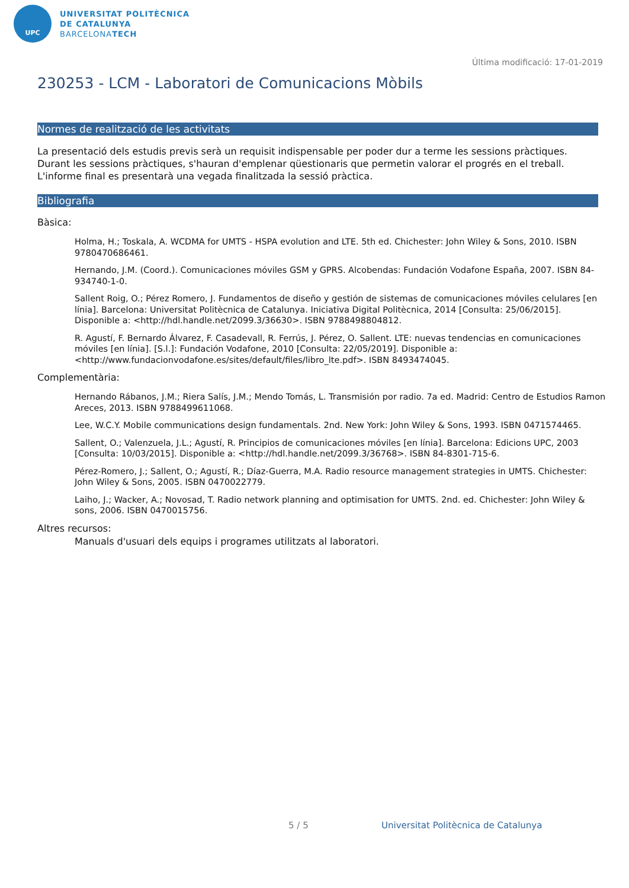UPC
UNIVERSITAT POLITÈCNICA
DE CATALUNYA
BARCELONATECH
Última modificació: 17-01-2019
230253 - LCM - Laboratori de Comunicacions Mòbils
Normes de realització de les activitats
La presentació dels estudis previs serà un requisit indispensable per poder dur a terme les sessions pràctiques.
Durant les sessions pràctiques, s'hauran d'emplenar qüestionaris que permetin valorar el progrés en el treball. L'informe final es presentarà una vegada finalitzada la sessió pràctica.
Bibliografia
Bàsica:
Holma, H.; Toskala, A. WCDMA for UMTS - HSPA evolution and LTE. 5th ed. Chichester: John Wiley & Sons, 2010. ISBN 9780470686461.
Hernando, J.M. (Coord.). Comunicaciones móviles GSM y GPRS. Alcobendas: Fundación Vodafone España, 2007. ISBN 84-934740-1-0.
Sallent Roig, O.; Pérez Romero, J. Fundamentos de diseño y gestión de sistemas de comunicaciones móviles celulares [en línia]. Barcelona: Universitat Politècnica de Catalunya. Iniciativa Digital Politècnica, 2014 [Consulta: 25/06/2015]. Disponible a: <http://hdl.handle.net/2099.3/36630>. ISBN 9788498804812.
R. Agustí, F. Bernardo Álvarez, F. Casadevall, R. Ferrús, J. Pérez, O. Sallent. LTE: nuevas tendencias en comunicaciones móviles [en línia]. [S.l.]: Fundación Vodafone, 2010 [Consulta: 22/05/2019]. Disponible a: <http://www.fundacionvodafone.es/sites/default/files/libro_lte.pdf>. ISBN 8493474045.
Complementària:
Hernando Rábanos, J.M.; Riera Salís, J.M.; Mendo Tomás, L. Transmisión por radio. 7a ed. Madrid: Centro de Estudios Ramon Areces, 2013. ISBN 9788499611068.
Lee, W.C.Y. Mobile communications design fundamentals. 2nd. New York: John Wiley & Sons, 1993. ISBN 0471574465.
Sallent, O.; Valenzuela, J.L.; Agustí, R. Principios de comunicaciones móviles [en línia]. Barcelona: Edicions UPC, 2003 [Consulta: 10/03/2015]. Disponible a: <http://hdl.handle.net/2099.3/36768>. ISBN 84-8301-715-6.
Pérez-Romero, J.; Sallent, O.; Agustí, R.; Díaz-Guerra, M.A. Radio resource management strategies in UMTS. Chichester: John Wiley & Sons, 2005. ISBN 0470022779.
Laiho, J.; Wacker, A.; Novosad, T. Radio network planning and optimisation for UMTS. 2nd. ed. Chichester: John Wiley & sons, 2006. ISBN 0470015756.
Altres recursos:
Manuals d'usuari dels equips i programes utilitzats al laboratori.
5 / 5
Universitat Politècnica de Catalunya